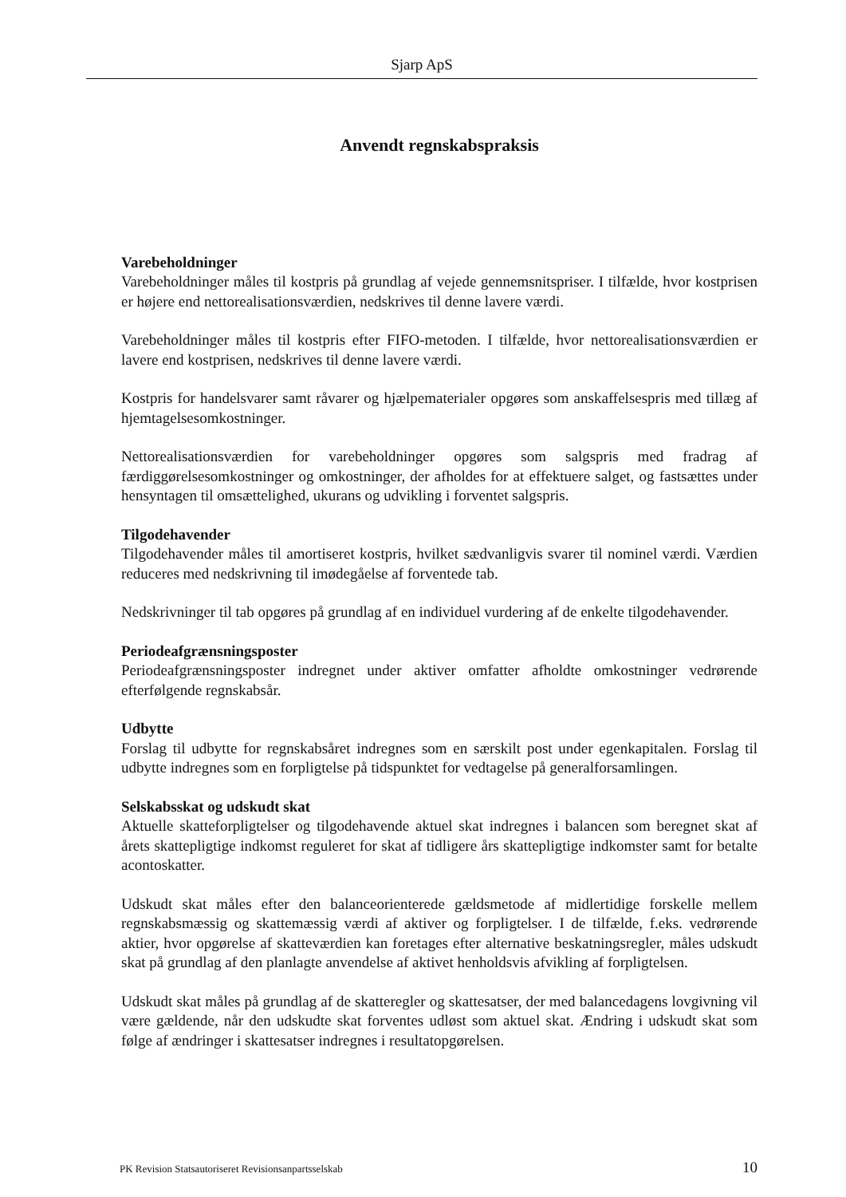Sjarp ApS
Anvendt regnskabspraksis
Varebeholdninger
Varebeholdninger måles til kostpris på grundlag af vejede gennemsnitspriser. I tilfælde, hvor kostprisen er højere end nettorealisationsværdien, nedskrives til denne lavere værdi.
Varebeholdninger måles til kostpris efter FIFO-metoden. I tilfælde, hvor nettorealisationsværdien er lavere end kostprisen, nedskrives til denne lavere værdi.
Kostpris for handelsvarer samt råvarer og hjælpematerialer opgøres som anskaffelsespris med tillæg af hjemtagelsesomkostninger.
Nettorealisationsværdien for varebeholdninger opgøres som salgspris med fradrag af færdiggørelsesomkostninger og omkostninger, der afholdes for at effektuere salget, og fastsættes under hensyntagen til omsættelighed, ukurans og udvikling i forventet salgspris.
Tilgodehavender
Tilgodehavender måles til amortiseret kostpris, hvilket sædvanligvis svarer til nominel værdi. Værdien reduceres med nedskrivning til imødegåelse af forventede tab.
Nedskrivninger til tab opgøres på grundlag af en individuel vurdering af de enkelte tilgodehavender.
Periodeafgrænsningsposter
Periodeafgrænsningsposter indregnet under aktiver omfatter afholdte omkostninger vedrørende efterfølgende regnskabsår.
Udbytte
Forslag til udbytte for regnskabsåret indregnes som en særskilt post under egenkapitalen. Forslag til udbytte indregnes som en forpligtelse på tidspunktet for vedtagelse på generalforsamlingen.
Selskabsskat og udskudt skat
Aktuelle skatteforpligtelser og tilgodehavende aktuel skat indregnes i balancen som beregnet skat af årets skattepligtige indkomst reguleret for skat af tidligere års skattepligtige indkomster samt for betalte acontoskatter.
Udskudt skat måles efter den balanceorienterede gældsmetode af midlertidige forskelle mellem regnskabsmæssig og skattemæssig værdi af aktiver og forpligtelser. I de tilfælde, f.eks. vedrørende aktier, hvor opgørelse af skatteværdien kan foretages efter alternative beskatningsregler, måles udskudt skat på grundlag af den planlagte anvendelse af aktivet henholdsvis afvikling af forpligtelsen.
Udskudt skat måles på grundlag af de skatteregler og skattesatser, der med balancedagens lovgivning vil være gældende, når den udskudte skat forventes udløst som aktuel skat. Ændring i udskudt skat som følge af ændringer i skattesatser indregnes i resultatopgørelsen.
PK Revision Statsautoriseret Revisionsanpartsselskab 10